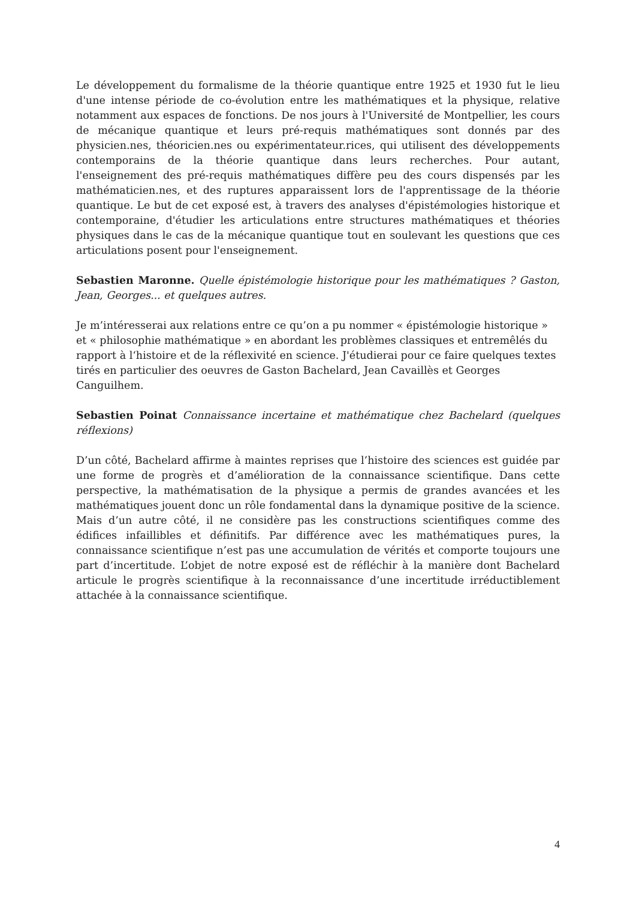Le développement du formalisme de la théorie quantique entre 1925 et 1930 fut le lieu d'une intense période de co-évolution entre les mathématiques et la physique, relative notamment aux espaces de fonctions. De nos jours à l'Université de Montpellier, les cours de mécanique quantique et leurs pré-requis mathématiques sont donnés par des physicien.nes, théoricien.nes ou expérimentateur.rices, qui utilisent des développements contemporains de la théorie quantique dans leurs recherches. Pour autant, l'enseignement des pré-requis mathématiques diffère peu des cours dispensés par les mathématicien.nes, et des ruptures apparaissent lors de l'apprentissage de la théorie quantique. Le but de cet exposé est, à travers des analyses d'épistémologies historique et contemporaine, d'étudier les articulations entre structures mathématiques et théories physiques dans le cas de la mécanique quantique tout en soulevant les questions que ces articulations posent pour l'enseignement.
Sebastien Maronne. Quelle épistémologie historique pour les mathématiques ? Gaston, Jean, Georges... et quelques autres.
Je m’intéresserai aux relations entre ce qu’on a pu nommer « épistémologie historique » et « philosophie mathématique » en abordant les problèmes classiques et entremêlés du rapport à l‘histoire et de la réflexivité en science. J'étudierai pour ce faire quelques textes tirés en particulier des oeuvres de Gaston Bachelard, Jean Cavaillès et Georges Canguilhem.
Sebastien Poinat Connaissance incertaine et mathématique chez Bachelard (quelques réflexions)
D’un côté, Bachelard affirme à maintes reprises que l’histoire des sciences est guidée par une forme de progrès et d’amélioration de la connaissance scientifique. Dans cette perspective, la mathématisation de la physique a permis de grandes avancées et les mathématiques jouent donc un rôle fondamental dans la dynamique positive de la science. Mais d’un autre côté, il ne considère pas les constructions scientifiques comme des édifices infaillibles et définitifs. Par différence avec les mathématiques pures, la connaissance scientifique n’est pas une accumulation de vérités et comporte toujours une part d’incertitude. L’objet de notre exposé est de réfléchir à la manière dont Bachelard articule le progrès scientifique à la reconnaissance d’une incertitude irréductiblement attachée à la connaissance scientifique.
4